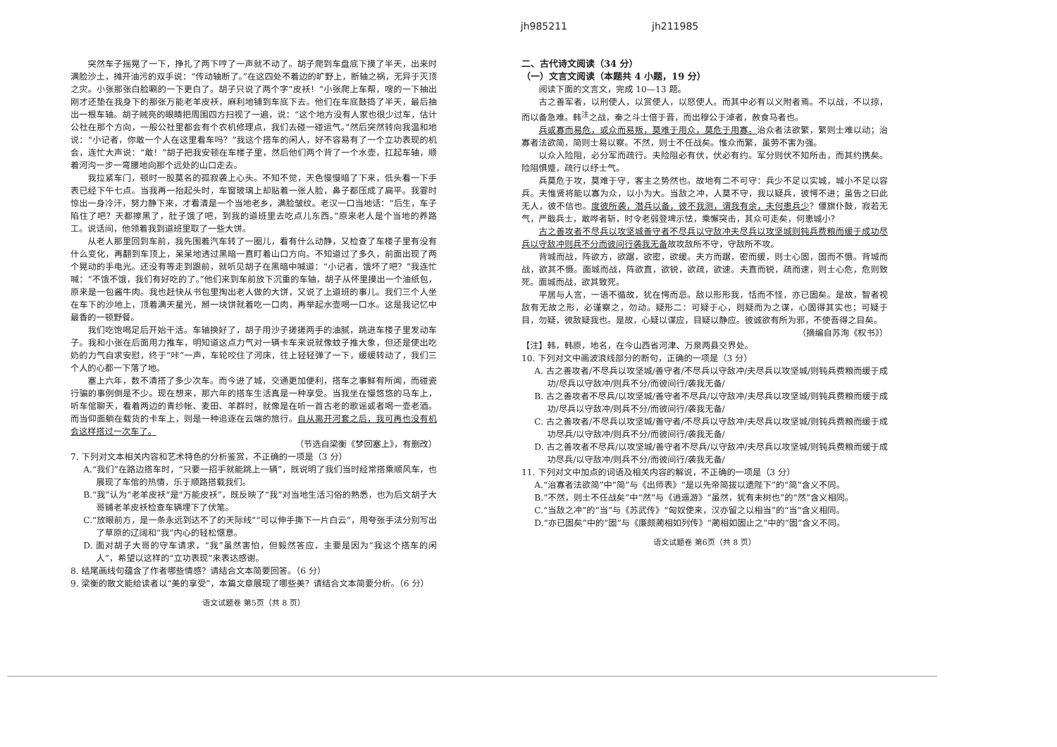jh985211 jh211985
突然车子摇晃了一下，挣扎了两下哼了一声就不动了。胡子爬到车盘底下摸了半天，出来时满脸沙土，摊开油污的双手说：“传动轴断了。”在这四处不着边的旷野上，断轴之祸，无异于灭顶之灾。小张那张白脸唰的一下更白了。胡子只说了两个字“皮袄！”小张爬上车帮，嗖的一下抽出刚才还垫在我身下的那张万能老羊皮袄，麻利地铺到车底下去。他们在车底鼓捣了半天，最后抽出一根车轴。胡子贼亮的眼睛把周围四方扫视了一遍，说：“这个地方没有人家也很少过车，估计公社在那个方向，一般公社里都会有个农机修理点，我们去碰一碰运气。”然后突然转向我温和地说：“小记者，你敢一个人在这里看车吗？”我这个搭车的闲人，好不容易有了一个立功表现的机会，连忙大声说：“敢！”胡子把我安顿在车楼子里，然后他们两个背了一个水壶，扛起车轴，顺着河沟一步一弯腰地向那个远处的山口走去。
我拉紧车门，顿时一股莫名的孤寂袭上心头。不知不觉，天色慢慢暗了下来，低头看一下手表已经下午七点。当我再一抬起头时，车窗玻璃上却贴着一张人脸，鼻子都压成了扁平。我霎时惊出一身冷汗，努力静下来，才看清是一个当地老乡，满脸皱纹。老汉一口当地话：“后生，车子陷住了吧？天都擦黑了，肚子饿了吧，到我的道班里去吃点儿东西。”原来老人是个当地的养路工。说话间，他领着我到道班里取了一些大饼。
从老人那里回到车前，我先围着汽车转了一圈儿，看有什么动静，又检查了车楼子里有没有什么变化，再翻到车顶上，呆呆地透过黑暗一直盯着山口方向。不知道过了多久，前面出现了两个晃动的手电光。还没有等走到跟前，就听见胡子在黑暗中喊道：“小记者，饿坏了吧？”我连忙喊：“不饿不饿，我们有好吃的了。”他们来到车前放下沉重的车轴，胡子从怀里摸出一个油纸包，原来是一包酱牛肉。我也赶快从书包里掏出老人做的大饼，又说了上道班的事儿。我们三个人坐在车下的沙地上，顶着满天星光，掰一块饼就着吃一口肉，再举起水壶喝一口水。这是我记忆中最香的一顿野餐。
我们吃饱喝足后开始干活。车轴换好了，胡子用沙子搓搓两手的油腻，跳进车楼子里发动车子。我和小张在后面用力推车，明知道这点力气对一辆卡车来说就像蚊子推大象，但还是使出吃奶的力气自求安慰，终于“咔”一声，车轮咬住了河床，往上轻轻弹了一下，缓缓转动了，我们三个人的心都一下落了地。
塞上六年，数不清搭了多少次车。而今进了城，交通更加便利，搭车之事鲜有所闻，而碰瓷行骗的事例倒是不少。现在想来，那六年的搭车生活真是一种享受。当我坐在慢悠悠的马车上，听车倌聊天，看着两边的青纱帐、麦田、羊群时，就像是在听一首古老的歌谣或者喝一壶老酒。而当仰面躺在载货的卡车上，则是一种追逐在云端的旅行。自从离开河套之后，我可再也没有机会这样搭过一次车了。
（节选自梁衡《梦回塞上》，有删改）
7. 下列对文本相关内容和艺术特色的分析鉴赏，不正确的一项是（3 分）
A.“我们”在路边搭车时，“只要一招手就能跳上一辆”，既说明了我们当时经常搭乘顺风车，也展现了车倌的热情，乐于顺路搭载我们。
B.“我”认为“老羊皮袄”是“万能皮袄”，既反映了“我”对当地生活习俗的熟悉，也为后文胡子大哥铺老羊皮袄检查车辆埋下了伏笔。
C.“放眼前方，是一条永远到达不了的天际线”“可以伸手撕下一片白云”，用夸张手法分别写出了草原的辽阔和“我”内心的轻松惬意。
D. 面对胡子大哥的守车请求，“我”虽然害怕，但毅然答应，主要是因为“我这个搭车的闲人”，希望以这样的“立功表现”来表达感谢。
8. 结尾画线句蕴含了作者哪些情感？请结合文本简要回答。（6 分）
9. 梁衡的散文能给读者以“美的享受”，本篇文章展现了哪些美？请结合文本简要分析。（6 分）
语文试题卷 第5页（共 8 页）
二、古代诗文阅读（34 分）
（一）文言文阅读（本题共 4 小题，19 分）
阅读下面的文言文，完成 10—13 题。
古之善军者，以刑使人，以赏使人，以怒使人。而其中必有以义附者焉。不以战，不以掠，而以备急难。韩<sup>注</sup>之战，秦之斗士倍于晋，而出穆公于淖者，赦食马者也。
兵或寡而易危，或众而易叛，莫难于用众，莫危于用寡。治众者法欲繁，繁则士难以动；治寡者法欲简，简则士易以察。不然，则士不任战矣。惟众而繁，虽劳不害为强。
以众入险阻，必分军而疏行。夫险阻必有伏，伏必有约。军分则伏不知所击，而其约携矣。险阻惧蹙，疏行以纾士气。
兵莫危于攻，莫难于守，客主之势然也。故地有二不可守：兵少不足以实城，城小不足以容兵。夫惟贤将能以寡为众，以小为大。当敌之冲，人莫不守，我以疑兵，彼愕不进；虽告之曰此无人，彼不信也。度彼所袭，潜兵以备，彼不我测，谓我有余，夫何患兵少？偃旗仆鼓，寂若无气，严戢兵士，敢哗者斩，时令老弱登埤示怯，乘懈突击，其众可走矣，何患城小？
古之善攻者不尽兵以攻坚城善守者不尽兵以守敌冲夫尽兵以攻坚城则钝兵费粮而缓于成功尽兵以守敌冲则兵不分而彼间行袭我无备故攻敌所不守，守敌所不攻。
背城而战，阵欲方，欲踞，欲密，欲缓。夫方而踞，密而缓，则士心固，固而不慑。背城而战，欲其不慑。面城而战，阵欲直，欲锐，欲疏，欲速。夫直而锐，疏而速，则士心危，危则致死。面城而战，欲其致死。
平居与人言，一语不循故，犹在愕而忌。敌以形形我，恬而不怪，亦已固矣。是故，智者视敌有无故之形，必谨察之，勿动。疑形二：可疑于心，则疑而为之谋，心固得其实也；可疑于目，勿疑，彼敌疑我也。是故，心疑以谋应，目疑以静应。彼诚欲有所为邪，不使吾得之目矣。
（摘编自苏洵《权书》）
【注】韩，韩原，地名，在今山西省河津、万泉两县交界处。
10. 下列对文中画波浪线部分的断句，正确的一项是（3 分）
A. 古之善攻者/不尽兵以攻坚城/善守者/不尽兵以守敌冲/夫尽兵以攻坚城/则钝兵费粮而缓于成功/尽兵以守敌冲/则兵不分/而彼间行/袭我无备/
B. 古之善攻者不尽兵/以攻坚城/善守者不尽兵/以守敌冲/夫尽兵以攻坚城/则钝兵费粮而缓于成功/尽兵以守敌冲/则兵不分/而彼间行/袭我无备/
C. 古之善攻者/不尽兵以攻坚城/善守者/不尽兵以守敌冲/夫尽兵以攻坚城/则钝兵费粮而缓于成功尽兵/以守敌冲/则兵不分/而彼间行/袭我无备/
D. 古之善攻者不尽兵/以攻坚城/善守者不尽兵/以守敌冲/夫尽兵以攻坚城/则钝兵费粮而缓于成功尽兵/以守敌冲/则兵不分/而彼间行/袭我无备/
11. 下列对文中加点的词语及相关内容的解说，不正确的一项是（3 分）
A.“治寡者法欲简”中“简”与《出师表》“是以先帝简拔以遗陛下”的“简”含义不同。
B.“不然，则士不任战矣”中“然”与《逍遥游》“虽然，犹有未树也”的“然”含义相同。
C.“当敌之冲”的“当”与《苏武传》“匈奴使来，汉亦留之以相当”的“当”含义相同。
D.“亦已固矣”中的“固”与《廉颇蔺相如列传》“蔺相如固止之”中的“固”含义不同。
语文试题卷 第6页（共 8 页）